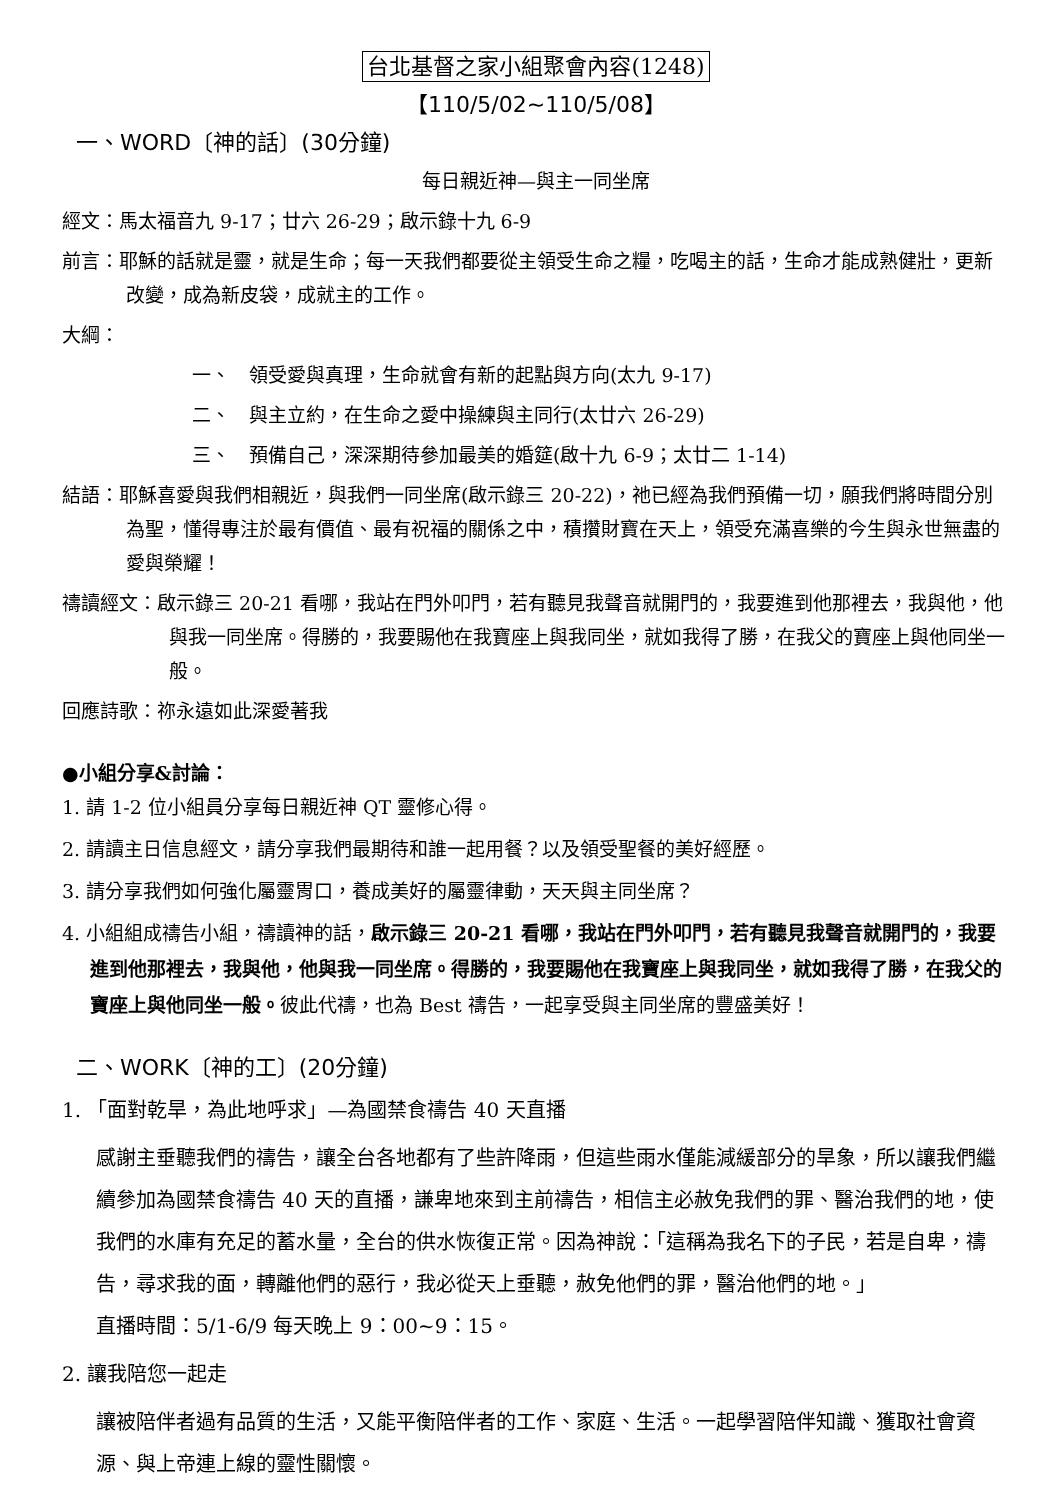台北基督之家小組聚會內容(1248)
【110/5/02∼110/5/08】
一、WORD〔神的話〕(30分鐘)
每日親近神—與主一同坐席
經文：馬太福音九 9-17；廿六 26-29；啟示錄十九 6-9
前言：耶穌的話就是靈，就是生命；每一天我們都要從主領受生命之糧，吃喝主的話，生命才能成熟健壯，更新改變，成為新皮袋，成就主的工作。
大綱：
一、　領受愛與真理，生命就會有新的起點與方向(太九 9-17)
二、　與主立約，在生命之愛中操練與主同行(太廿六 26-29)
三、　預備自己，深深期待參加最美的婚筵(啟十九 6-9；太廿二 1-14)
結語：耶穌喜愛與我們相親近，與我們一同坐席(啟示錄三 20-22)，祂已經為我們預備一切，願我們將時間分別為聖，懂得專注於最有價值、最有祝福的關係之中，積攢財寶在天上，領受充滿喜樂的今生與永世無盡的愛與榮耀！
禱讀經文：啟示錄三 20-21 看哪，我站在門外叩門，若有聽見我聲音就開門的，我要進到他那裡去，我與他，他與我一同坐席。得勝的，我要賜他在我寶座上與我同坐，就如我得了勝，在我父的寶座上與他同坐一般。
回應詩歌：祢永遠如此深愛著我
●小組分享&討論：
1. 請 1-2 位小組員分享每日親近神 QT 靈修心得。
2. 請讀主日信息經文，請分享我們最期待和誰一起用餐？以及領受聖餐的美好經歷。
3. 請分享我們如何強化屬靈胃口，養成美好的屬靈律動，天天與主同坐席？
4. 小組組成禱告小組，禱讀神的話，啟示錄三 20-21 看哪，我站在門外叩門，若有聽見我聲音就開門的，我要進到他那裡去，我與他，他與我一同坐席。得勝的，我要賜他在我寶座上與我同坐，就如我得了勝，在我父的寶座上與他同坐一般。彼此代禱，也為 Best 禱告，一起享受與主同坐席的豐盛美好！
二、WORK〔神的工〕(20分鐘)
1. 「面對乾旱，為此地呼求」—為國禁食禱告 40 天直播
感謝主垂聽我們的禱告，讓全台各地都有了些許降雨，但這些雨水僅能減緩部分的旱象，所以讓我們繼續參加為國禁食禱告 40 天的直播，謙卑地來到主前禱告，相信主必赦免我們的罪、醫治我們的地，使我們的水庫有充足的蓄水量，全台的供水恢復正常。因為神說：「這稱為我名下的子民，若是自卑，禱告，尋求我的面，轉離他們的惡行，我必從天上垂聽，赦免他們的罪，醫治他們的地。」
直播時間：5/1-6/9 每天晚上 9：00~9：15。
2. 讓我陪您一起走
讓被陪伴者過有品質的生活，又能平衡陪伴者的工作、家庭、生活。一起學習陪伴知識、獲取社會資源、與上帝連上線的靈性關懷。